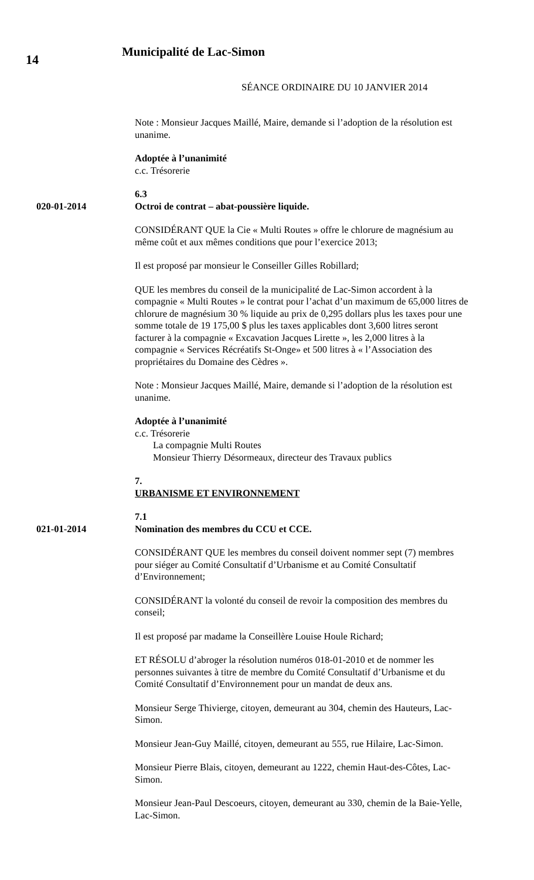14
Municipalité de Lac-Simon
SÉANCE ORDINAIRE DU 10 JANVIER 2014
Note : Monsieur Jacques Maillé, Maire, demande si l’adoption de la résolution est unanime.
Adoptée à l’unanimité
c.c. Trésorerie
6.3
020-01-2014 Octroi de contrat – abat-poussière liquide.
CONSIDÉRANT QUE la Cie « Multi Routes » offre le chlorure de magnésium au même coût et aux mêmes conditions que pour l’exercice 2013;
Il est proposé par monsieur le Conseiller Gilles Robillard;
QUE les membres du conseil de la municipalité de Lac-Simon accordent à la compagnie « Multi Routes » le contrat pour l’achat d’un maximum de 65,000 litres de chlorure de magnésium 30 % liquide au prix de 0,295 dollars plus les taxes pour une somme totale de 19 175,00 $ plus les taxes applicables dont 3,600 litres seront facturer à la compagnie « Excavation Jacques Lirette », les 2,000 litres à la compagnie « Services Récréatifs St-Onge» et 500 litres à « l’Association des propriétaires du Domaine des Cèdres ».
Note : Monsieur Jacques Maillé, Maire, demande si l’adoption de la résolution est unanime.
Adoptée à l’unanimité
c.c. Trésorerie
La compagnie Multi Routes
Monsieur Thierry Désormeaux, directeur des Travaux publics
7.
URBANISME ET ENVIRONNEMENT
7.1
021-01-2014 Nomination des membres du CCU et CCE.
CONSIDÉRANT QUE les membres du conseil doivent nommer sept (7) membres pour siéger au Comité Consultatif d’Urbanisme et au Comité Consultatif d’Environnement;
CONSIDÉRANT la volonté du conseil de revoir la composition des membres du conseil;
Il est proposé par madame la Conseillère Louise Houle Richard;
ET RÉSOLU d’abroger la résolution numéros 018-01-2010 et de nommer les personnes suivantes à titre de membre du Comité Consultatif d’Urbanisme et du Comité Consultatif d’Environnement pour un mandat de deux ans.
Monsieur Serge Thivierge, citoyen, demeurant au 304, chemin des Hauteurs, Lac-Simon.
Monsieur Jean-Guy Maillé, citoyen, demeurant au 555, rue Hilaire, Lac-Simon.
Monsieur Pierre Blais, citoyen, demeurant au 1222, chemin Haut-des-Côtes, Lac-Simon.
Monsieur Jean-Paul Descoeurs, citoyen, demeurant au 330, chemin de la Baie-Yelle, Lac-Simon.